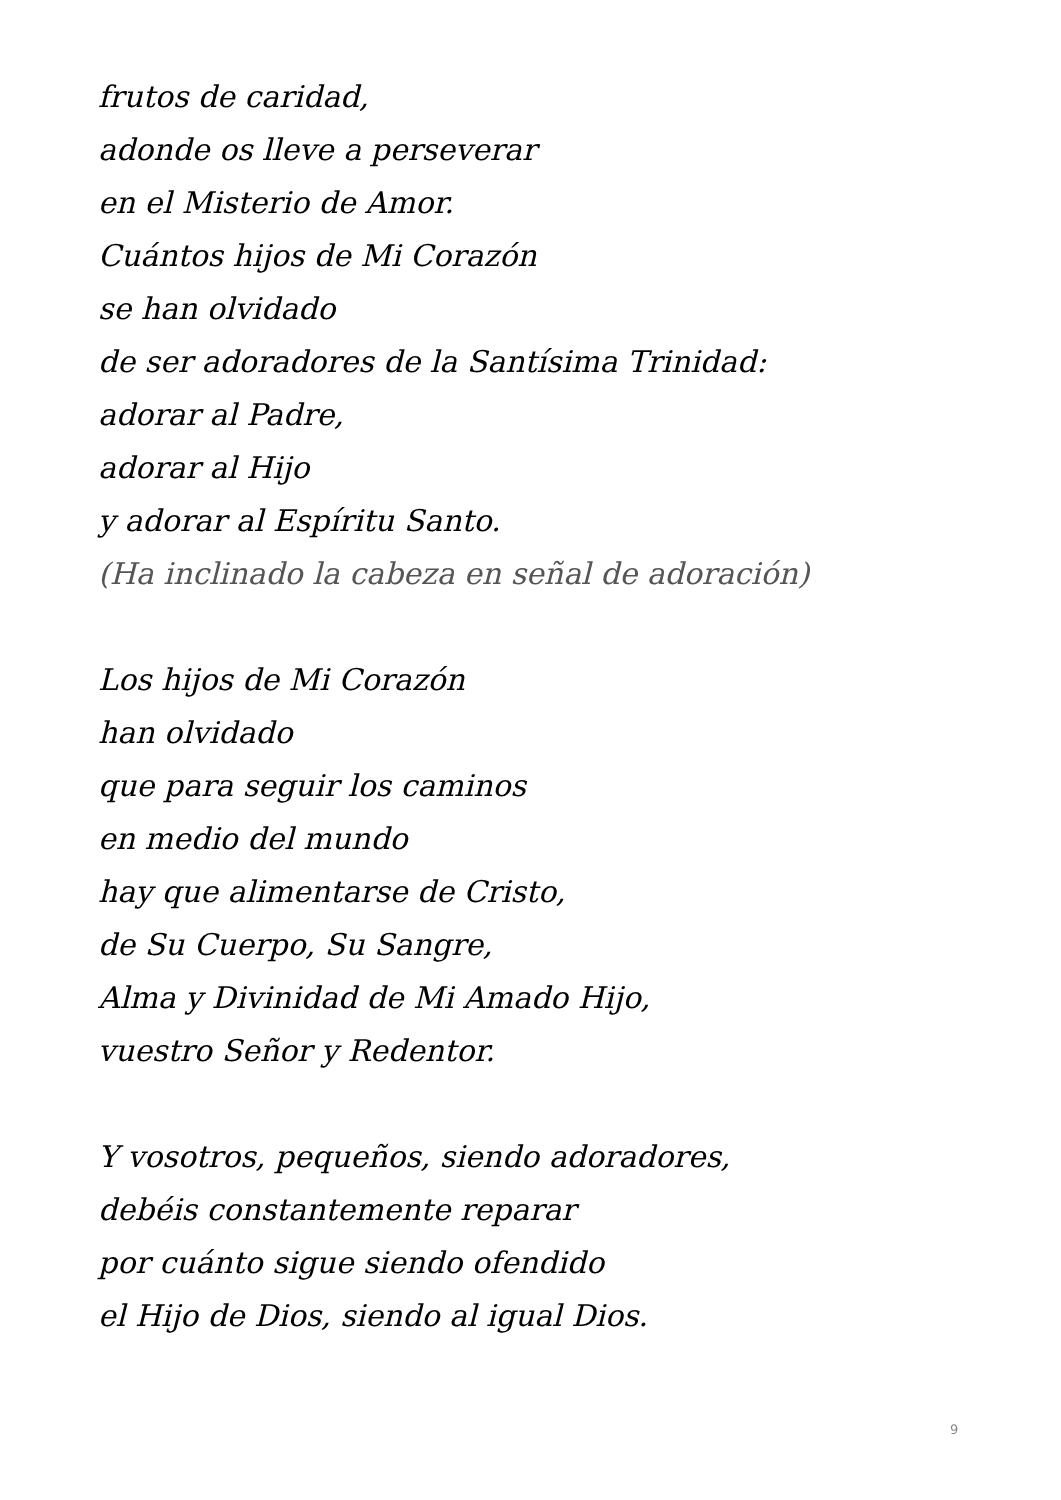frutos de caridad,
adonde os lleve a perseverar
en el Misterio de Amor.
Cuántos hijos de Mi Corazón
se han olvidado
de ser adoradores de la Santísima Trinidad:
adorar al Padre,
adorar al Hijo
y adorar al Espíritu Santo.
(Ha inclinado la cabeza en señal de adoración)
Los hijos de Mi Corazón
han olvidado
que para seguir los caminos
en medio del mundo
hay que alimentarse de Cristo,
de Su Cuerpo, Su Sangre,
Alma y Divinidad de Mi Amado Hijo,
vuestro Señor y Redentor.
Y vosotros, pequeños, siendo adoradores,
debéis constantemente reparar
por cuánto sigue siendo ofendido
el Hijo de Dios, siendo al igual Dios.
9